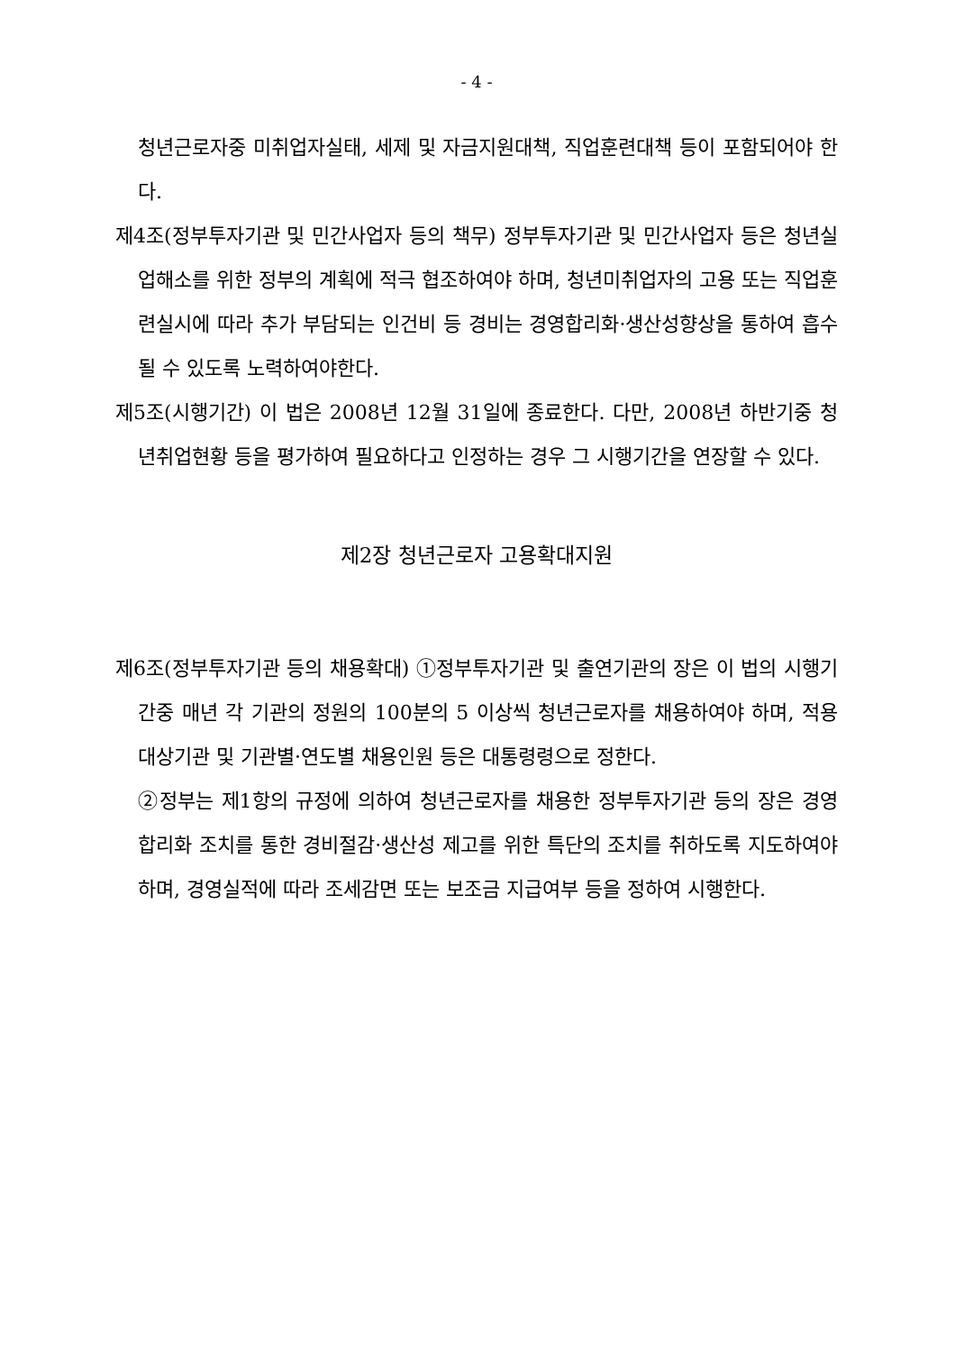- 4 -
청년근로자중 미취업자실태, 세제 및 자금지원대책, 직업훈련대책 등이 포함되어야 한다.
제4조(정부투자기관 및 민간사업자 등의 책무) 정부투자기관 및 민간사업자 등은 청년실업해소를 위한 정부의 계획에 적극 협조하여야 하며, 청년미취업자의 고용 또는 직업훈련실시에 따라 추가 부담되는 인건비 등 경비는 경영합리화·생산성향상을 통하여 흡수될 수 있도록 노력하여야한다.
제5조(시행기간) 이 법은 2008년 12월 31일에 종료한다. 다만, 2008년 하반기중 청년취업현황 등을 평가하여 필요하다고 인정하는 경우 그 시행기간을 연장할 수 있다.
제2장 청년근로자 고용확대지원
제6조(정부투자기관 등의 채용확대) ①정부투자기관 및 출연기관의 장은 이 법의 시행기간중 매년 각 기관의 정원의 100분의 5 이상씩 청년근로자를 채용하여야 하며, 적용대상기관 및 기관별·연도별 채용인원 등은 대통령령으로 정한다.
②정부는 제1항의 규정에 의하여 청년근로자를 채용한 정부투자기관 등의 장은 경영합리화 조치를 통한 경비절감·생산성 제고를 위한 특단의 조치를 취하도록 지도하여야 하며, 경영실적에 따라 조세감면 또는 보조금 지급여부 등을 정하여 시행한다.